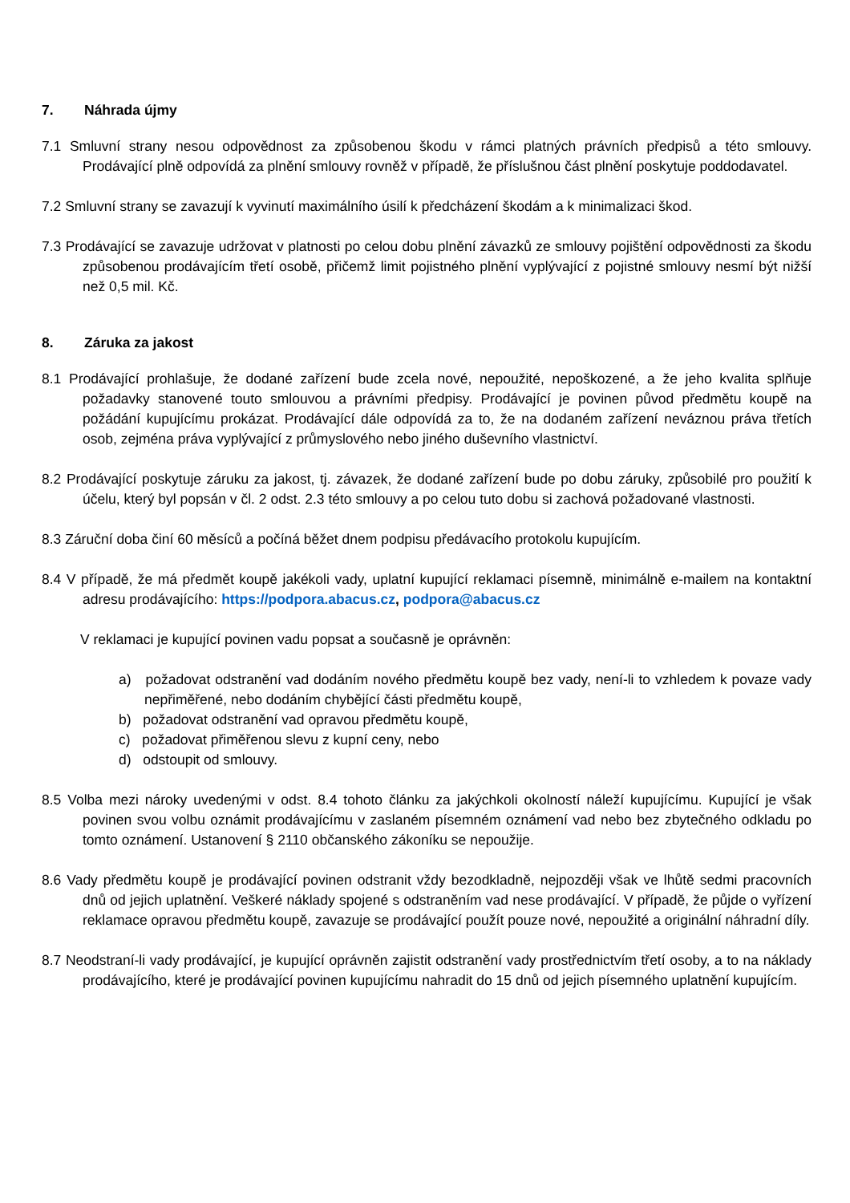7. Náhrada újmy
7.1 Smluvní strany nesou odpovědnost za způsobenou škodu v rámci platných právních předpisů a této smlouvy. Prodávající plně odpovídá za plnění smlouvy rovněž v případě, že příslušnou část plnění poskytuje poddodavatel.
7.2 Smluvní strany se zavazují k vyvinutí maximálního úsilí k předcházení škodám a k minimalizaci škod.
7.3 Prodávající se zavazuje udržovat v platnosti po celou dobu plnění závazků ze smlouvy pojištění odpovědnosti za škodu způsobenou prodávajícím třetí osobě, přičemž limit pojistného plnění vyplývající z pojistné smlouvy nesmí být nižší než 0,5 mil. Kč.
8. Záruka za jakost
8.1 Prodávající prohlašuje, že dodané zařízení bude zcela nové, nepoužité, nepoškozené, a že jeho kvalita splňuje požadavky stanovené touto smlouvou a právními předpisy. Prodávající je povinen původ předmětu koupě na požádání kupujícímu prokázat. Prodávající dále odpovídá za to, že na dodaném zařízení neváznou práva třetích osob, zejména práva vyplývající z průmyslového nebo jiného duševního vlastnictví.
8.2 Prodávající poskytuje záruku za jakost, tj. závazek, že dodané zařízení bude po dobu záruky, způsobilé pro použití k účelu, který byl popsán v čl. 2 odst. 2.3 této smlouvy a po celou tuto dobu si zachová požadované vlastnosti.
8.3 Záruční doba činí 60 měsíců a počíná běžet dnem podpisu předávacího protokolu kupujícím.
8.4 V případě, že má předmět koupě jakékoli vady, uplatní kupující reklamaci písemně, minimálně e-mailem na kontaktní adresu prodávajícího: https://podpora.abacus.cz, podpora@abacus.cz
V reklamaci je kupující povinen vadu popsat a současně je oprávněn:
a) požadovat odstranění vad dodáním nového předmětu koupě bez vady, není-li to vzhledem k povaze vady nepřiměřené, nebo dodáním chybějící části předmětu koupě,
b) požadovat odstranění vad opravou předmětu koupě,
c) požadovat přiměřenou slevu z kupní ceny, nebo
d) odstoupit od smlouvy.
8.5 Volba mezi nároky uvedenými v odst. 8.4 tohoto článku za jakýchkoli okolností náleží kupujícímu. Kupující je však povinen svou volbu oznámit prodávajícímu v zaslaném písemném oznámení vad nebo bez zbytečného odkladu po tomto oznámení. Ustanovení § 2110 občanského zákoníku se nepoužije.
8.6 Vady předmětu koupě je prodávající povinen odstranit vždy bezodkladně, nejpozději však ve lhůtě sedmi pracovních dnů od jejich uplatnění. Veškeré náklady spojené s odstraněním vad nese prodávající. V případě, že půjde o vyřízení reklamace opravou předmětu koupě, zavazuje se prodávající použít pouze nové, nepoužité a originální náhradní díly.
8.7 Neodstraní-li vady prodávající, je kupující oprávněn zajistit odstranění vady prostřednictvím třetí osoby, a to na náklady prodávajícího, které je prodávající povinen kupujícímu nahradit do 15 dnů od jejich písemného uplatnění kupujícím.